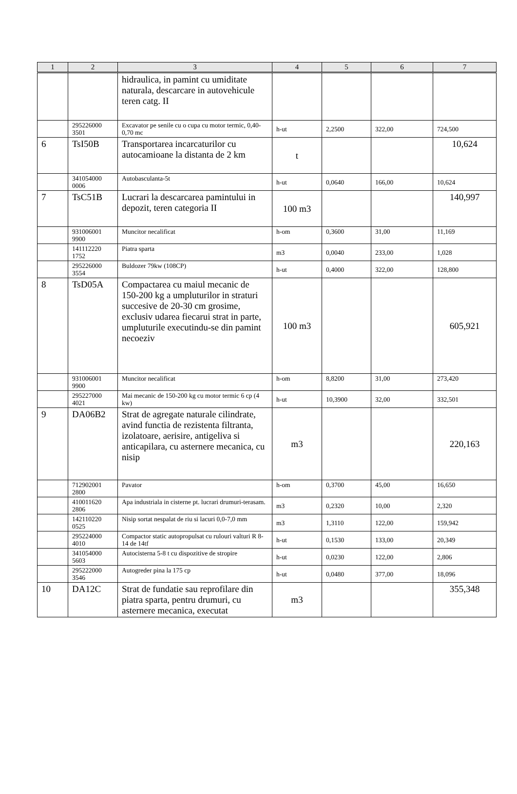| 1 | 2 | 3 | 4 | 5 | 6 | 7 |
| --- | --- | --- | --- | --- | --- | --- |
| | | hidraulica, in pamint cu umiditate naturala, descarcare in autovehicule teren catg. II | | | | |
| | 295226000 3501 | Excavator pe senile cu o cupa cu motor termic, 0,40-0,70 mc | h-ut | 2,2500 | 322,00 | 724,500 |
| 6 | TsI50B | Transportarea incarcaturilor cu autocamioane la distanta de 2 km | t | | | 10,624 |
| | 341054000 0006 | Autobasculanta-5t | h-ut | 0,0640 | 166,00 | 10,624 |
| 7 | TsC51B | Lucrari la descarcarea pamintului in depozit, teren categoria II | 100 m3 | | | 140,997 |
| | 931006001 9900 | Muncitor necalificat | h-om | 0,3600 | 31,00 | 11,169 |
| | 141112220 1752 | Piatra sparta | m3 | 0,0040 | 233,00 | 1,028 |
| | 295226000 3554 | Buldozer 79kw (108CP) | h-ut | 0,4000 | 322,00 | 128,800 |
| 8 | TsD05A | Compactarea cu maiul mecanic de 150-200 kg a umpluturilor in straturi succesive de 20-30 cm grosime, exclusiv udarea fiecarui strat in parte, umpluturile executindu-se din pamint necoeziv | 100 m3 | | | 605,921 |
| | 931006001 9900 | Muncitor necalificat | h-om | 8,8200 | 31,00 | 273,420 |
| | 295227000 4021 | Mai mecanic de 150-200 kg cu motor termic 6 cp (4 kw) | h-ut | 10,3900 | 32,00 | 332,501 |
| 9 | DA06B2 | Strat de agregate naturale cilindrate, avind functia de rezistenta filtranta, izolatoare, aerisire, antigeliva si anticapilara, cu asternere mecanica, cu nisip | m3 | | | 220,163 |
| | 712902001 2800 | Pavator | h-om | 0,3700 | 45,00 | 16,650 |
| | 410011620 2806 | Apa industriala in cisterne pt. lucrari drumuri-terasam. | m3 | 0,2320 | 10,00 | 2,320 |
| | 142110220 0525 | Nisip sortat nespalat de riu si lacuri 0,0-7,0 mm | m3 | 1,3110 | 122,00 | 159,942 |
| | 295224000 4010 | Compactor static autopropulsat cu rulouri valturi R 8-14 de 14tf | h-ut | 0,1530 | 133,00 | 20,349 |
| | 341054000 5603 | Autocisterna 5-8 t cu dispozitive de stropire | h-ut | 0,0230 | 122,00 | 2,806 |
| | 295222000 3546 | Autogreder pina la 175 cp | h-ut | 0,0480 | 377,00 | 18,096 |
| 10 | DA12C | Strat de fundatie sau reprofilare din piatra sparta, pentru drumuri, cu asternere mecanica, executat | m3 | | | 355,348 |